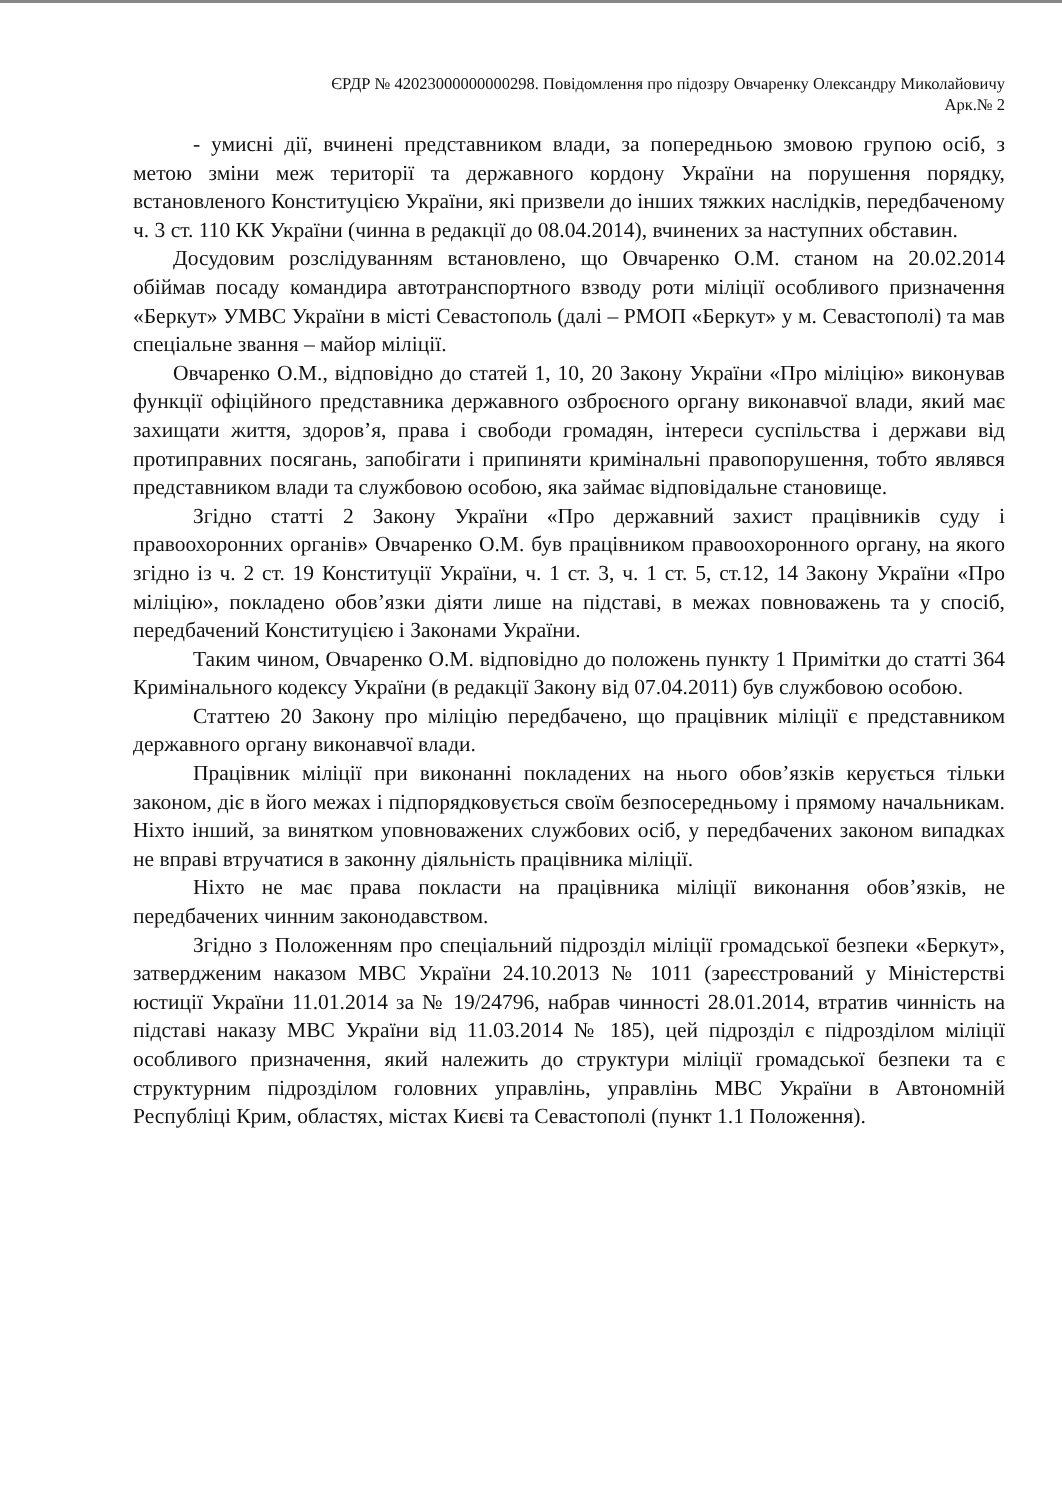ЄРДР № 42023000000000298. Повідомлення про підозру Овчаренку Олександру Миколайовичу
Арк.№ 2
- умисні дії, вчинені представником влади, за попередньою змовою групою осіб, з метою зміни меж території та державного кордону України на порушення порядку, встановленого Конституцією України, які призвели до інших тяжких наслідків, передбаченому ч. 3 ст. 110 КК України (чинна в редакції до 08.04.2014), вчинених за наступних обставин.
Досудовим розслідуванням встановлено, що Овчаренко О.М. станом на 20.02.2014 обіймав посаду командира автотранспортного взводу роти міліції особливого призначення «Беркут» УМВС України в місті Севастополь (далі – РМОП «Беркут» у м. Севастополі) та мав спеціальне звання – майор міліції.
Овчаренко О.М., відповідно до статей 1, 10, 20 Закону України «Про міліцію» виконував функції офіційного представника державного озброєного органу виконавчої влади, який має захищати життя, здоров’я, права і свободи громадян, інтереси суспільства і держави від протиправних посягань, запобігати і припиняти кримінальні правопорушення, тобто являвся представником влади та службовою особою, яка займає відповідальне становище.
Згідно статті 2 Закону України «Про державний захист працівників суду і правоохоронних органів» Овчаренко О.М. був працівником правоохоронного органу, на якого згідно із ч. 2 ст. 19 Конституції України, ч. 1 ст. 3, ч. 1 ст. 5, ст.12, 14 Закону України «Про міліцію», покладено обов’язки діяти лише на підставі, в межах повноважень та у спосіб, передбачений Конституцією і Законами України.
Таким чином, Овчаренко О.М. відповідно до положень пункту 1 Примітки до статті 364 Кримінального кодексу України (в редакції Закону від 07.04.2011) був службовою особою.
Статтею 20 Закону про міліцію передбачено, що працівник міліції є представником державного органу виконавчої влади.
Працівник міліції при виконанні покладених на нього обов’язків керується тільки законом, діє в його межах і підпорядковується своїм безпосередньому і прямому начальникам. Ніхто інший, за винятком уповноважених службових осіб, у передбачених законом випадках не вправі втручатися в законну діяльність працівника міліції.
Ніхто не має права покласти на працівника міліції виконання обов’язків, не передбачених чинним законодавством.
Згідно з Положенням про спеціальний підрозділ міліції громадської безпеки «Беркут», затвердженим наказом МВС України 24.10.2013 № 1011 (зареєстрований у Міністерстві юстиції України 11.01.2014 за № 19/24796, набрав чинності 28.01.2014, втратив чинність на підставі наказу МВС України від 11.03.2014 № 185), цей підрозділ є підрозділом міліції особливого призначення, який належить до структури міліції громадської безпеки та є структурним підрозділом головних управлінь, управлінь МВС України в Автономній Республіці Крим, областях, містах Києві та Севастополі (пункт 1.1 Положення).